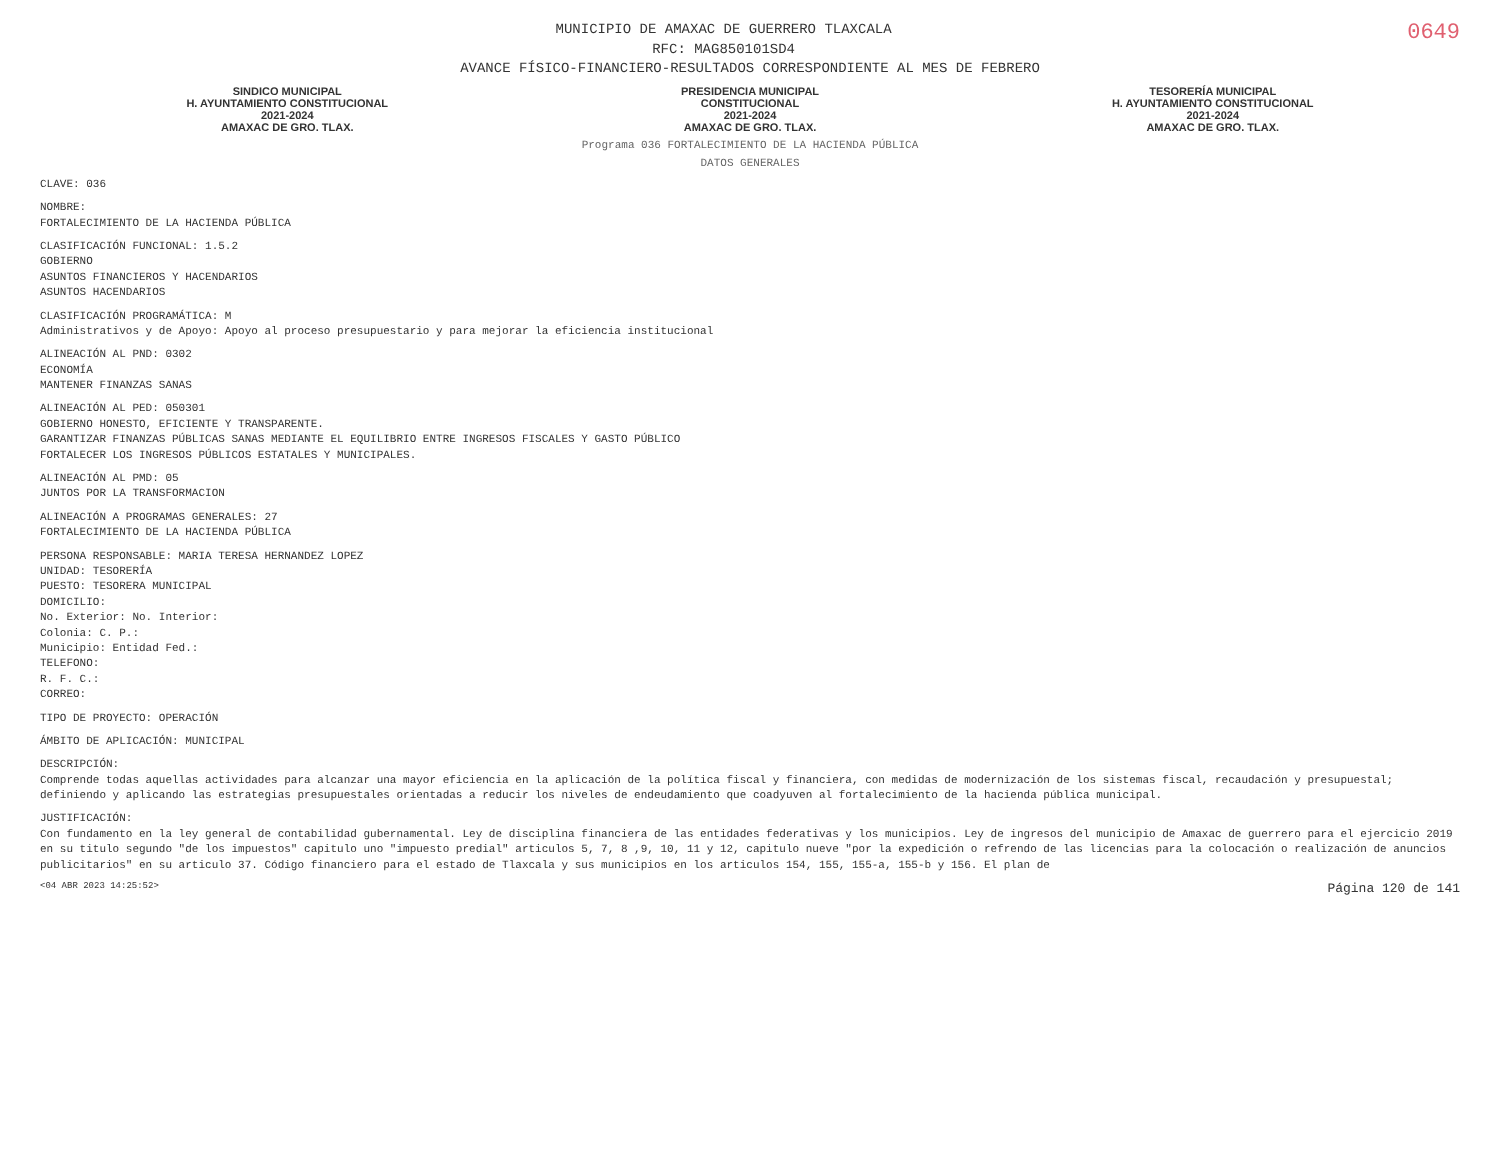0649
MUNICIPIO DE AMAXAC DE GUERRERO TLAXCALA
RFC: MAG850101SD4
AVANCE FÍSICO-FINANCIERO-RESULTADOS CORRESPONDIENTE AL MES DE FEBRERO
SINDICO MUNICIPAL
H. AYUNTAMIENTO CONSTITUCIONAL
2021-2024
AMAXAC DE GRO. TLAX.
PRESIDENCIA MUNICIPAL
CONSTITUCIONAL
2021-2024
AMAXAC DE GRO. TLAX.
TESORERÍA MUNICIPAL
H. AYUNTAMIENTO CONSTITUCIONAL
2021-2024
AMAXAC DE GRO. TLAX.
Programa 036 FORTALECIMIENTO DE LA HACIENDA PÚBLICA
DATOS GENERALES
CLAVE: 036
NOMBRE:
FORTALECIMIENTO DE LA HACIENDA PÚBLICA
CLASIFICACIÓN FUNCIONAL: 1.5.2
GOBIERNO
ASUNTOS FINANCIEROS Y HACENDARIOS
ASUNTOS HACENDARIOS
CLASIFICACIÓN PROGRAMÁTICA: M
Administrativos y de Apoyo: Apoyo al proceso presupuestario y para mejorar la eficiencia institucional
ALINEACIÓN AL PND: 0302
ECONOMÍA
MANTENER FINANZAS SANAS
ALINEACIÓN AL PED: 050301
GOBIERNO HONESTO, EFICIENTE Y TRANSPARENTE.
GARANTIZAR FINANZAS PÚBLICAS SANAS MEDIANTE EL EQUILIBRIO ENTRE INGRESOS FISCALES Y GASTO PÚBLICO
FORTALECER LOS INGRESOS PÚBLICOS ESTATALES Y MUNICIPALES.
ALINEACIÓN AL PMD: 05
JUNTOS POR LA TRANSFORMACION
ALINEACIÓN A PROGRAMAS GENERALES: 27
FORTALECIMIENTO DE LA HACIENDA PÚBLICA
PERSONA RESPONSABLE: MARIA TERESA HERNANDEZ LOPEZ
UNIDAD: TESORERÍA
PUESTO: TESORERA MUNICIPAL
DOMICILIO:
No. Exterior: No. Interior:
Colonia: C. P.:
Municipio: Entidad Fed.:
TELEFONO:
R. F. C.:
CORREO:
TIPO DE PROYECTO: OPERACIÓN
ÁMBITO DE APLICACIÓN: MUNICIPAL
DESCRIPCIÓN:
Comprende todas aquellas actividades para alcanzar una mayor eficiencia en la aplicación de la política fiscal y financiera, con medidas de modernización de los sistemas fiscal, recaudación y presupuestal; definiendo y aplicando las estrategias presupuestales orientadas a reducir los niveles de endeudamiento que coadyuven al fortalecimiento de la hacienda pública municipal.
JUSTIFICACIÓN:
Con fundamento en la ley general de contabilidad gubernamental. Ley de disciplina financiera de las entidades federativas y los municipios. Ley de ingresos del municipio de Amaxac de guerrero para el ejercicio 2019 en su titulo segundo "de los impuestos" capitulo uno "impuesto predial" articulos 5, 7, 8 ,9, 10, 11 y 12, capitulo nueve "por la expedición o refrendo de las licencias para la colocación o realización de anuncios publicitarios" en su articulo 37. Código financiero para el estado de Tlaxcala y sus municipios en los articulos 154, 155, 155-a, 155-b y 156. El plan de
<04 ABR 2023 14:25:52> Página 120 de 141